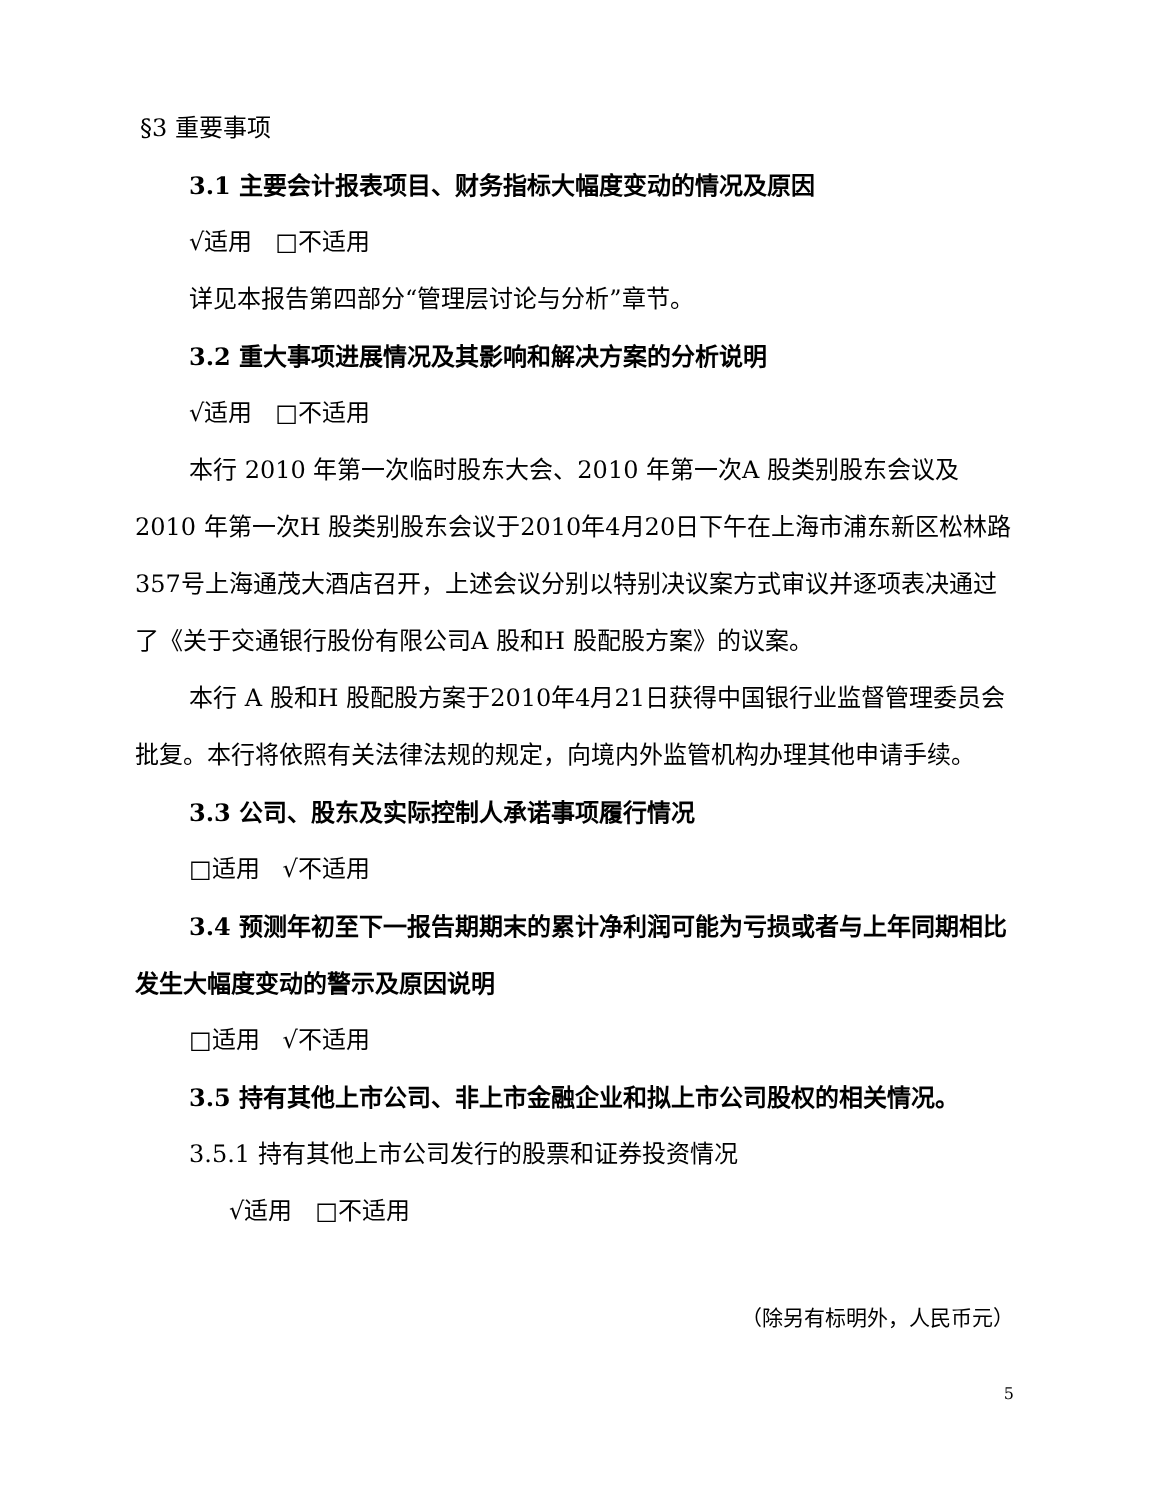§3 重要事项
3.1 主要会计报表项目、财务指标大幅度变动的情况及原因
√适用 □不适用
详见本报告第四部分“管理层讨论与分析”章节。
3.2 重大事项进展情况及其影响和解决方案的分析说明
√适用 □不适用
本行 2010 年第一次临时股东大会、2010 年第一次A 股类别股东会议及2010 年第一次H 股类别股东会议于2010年4月20日下午在上海市浦东新区松林路357号上海通茂大酒店召开，上述会议分别以特别决议案方式审议并逐项表决通过了《关于交通银行股份有限公司A 股和H 股配股方案》的议案。
本行 A 股和H 股配股方案于2010年4月21日获得中国银行业监督管理委员会批复。本行将依照有关法律法规的规定，向境内外监管机构办理其他申请手续。
3.3 公司、股东及实际控制人承诺事项履行情况
□适用 √不适用
3.4 预测年初至下一报告期期末的累计净利润可能为亏损或者与上年同期相比发生大幅度变动的警示及原因说明
□适用 √不适用
3.5 持有其他上市公司、非上市金融企业和拟上市公司股权的相关情况。
3.5.1 持有其他上市公司发行的股票和证券投资情况
√适用 □不适用
（除另有标明外，人民币元）
5